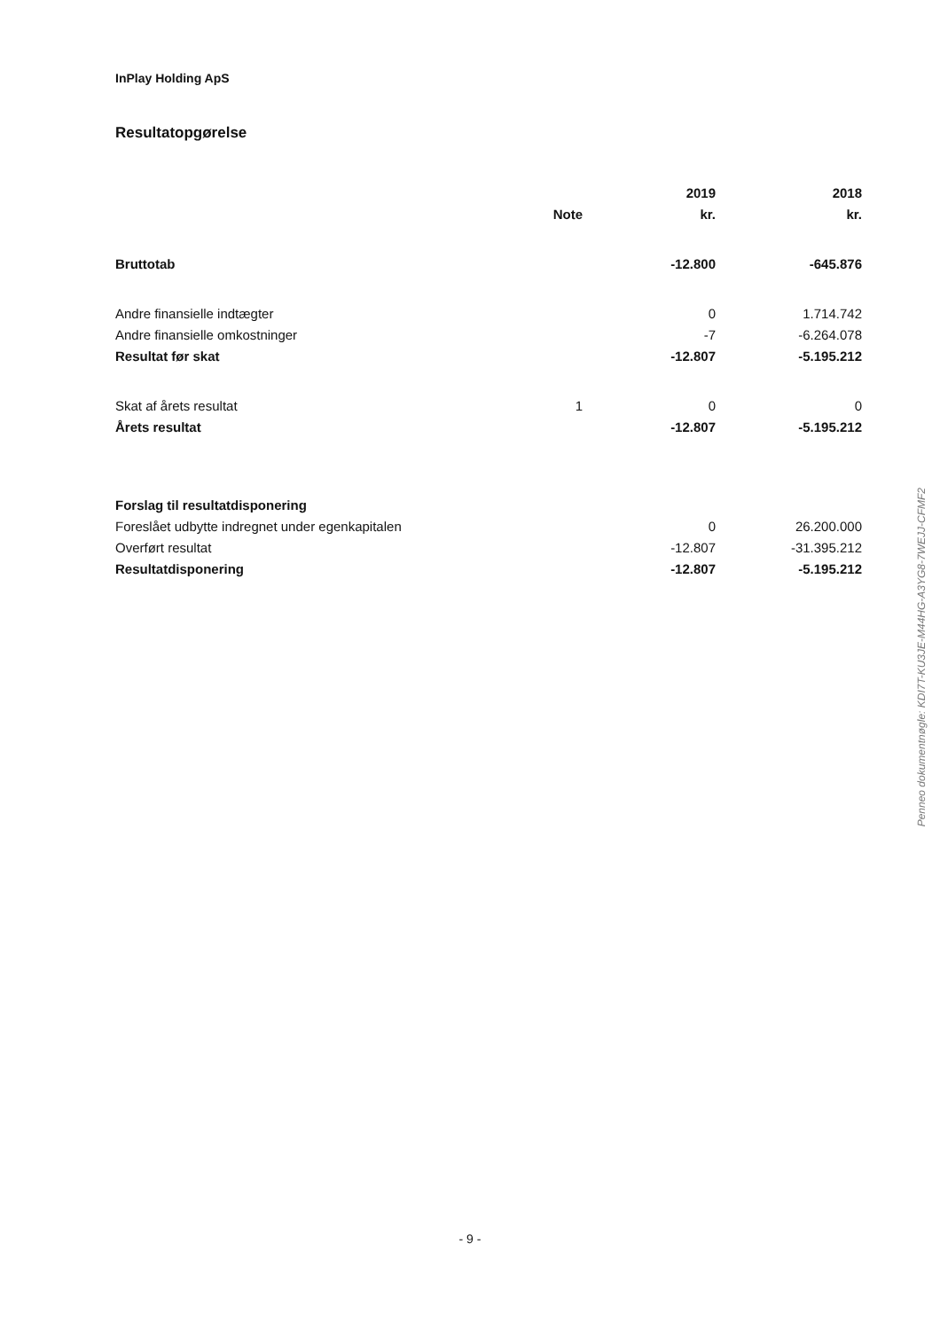InPlay Holding ApS
Resultatopgørelse
| | | 2019 | 2018 |
| --- | --- | --- | --- |
| | Note | kr. | kr. |
| Bruttotab | | -12.800 | -645.876 |
| Andre finansielle indtægter | | 0 | 1.714.742 |
| Andre finansielle omkostninger | | -7 | -6.264.078 |
| Resultat før skat | | -12.807 | -5.195.212 |
| Skat af årets resultat | 1 | 0 | 0 |
| Årets resultat | | -12.807 | -5.195.212 |
| Forslag til resultatdisponering | | | |
| Foreslået udbytte indregnet under egenkapitalen | | 0 | 26.200.000 |
| Overført resultat | | -12.807 | -31.395.212 |
| Resultatdisponering | | -12.807 | -5.195.212 |
Penneo dokumentnøgle: KDI7T-KU3JE-M44HG-A3YG8-7WEJJ-CFMF2
- 9 -